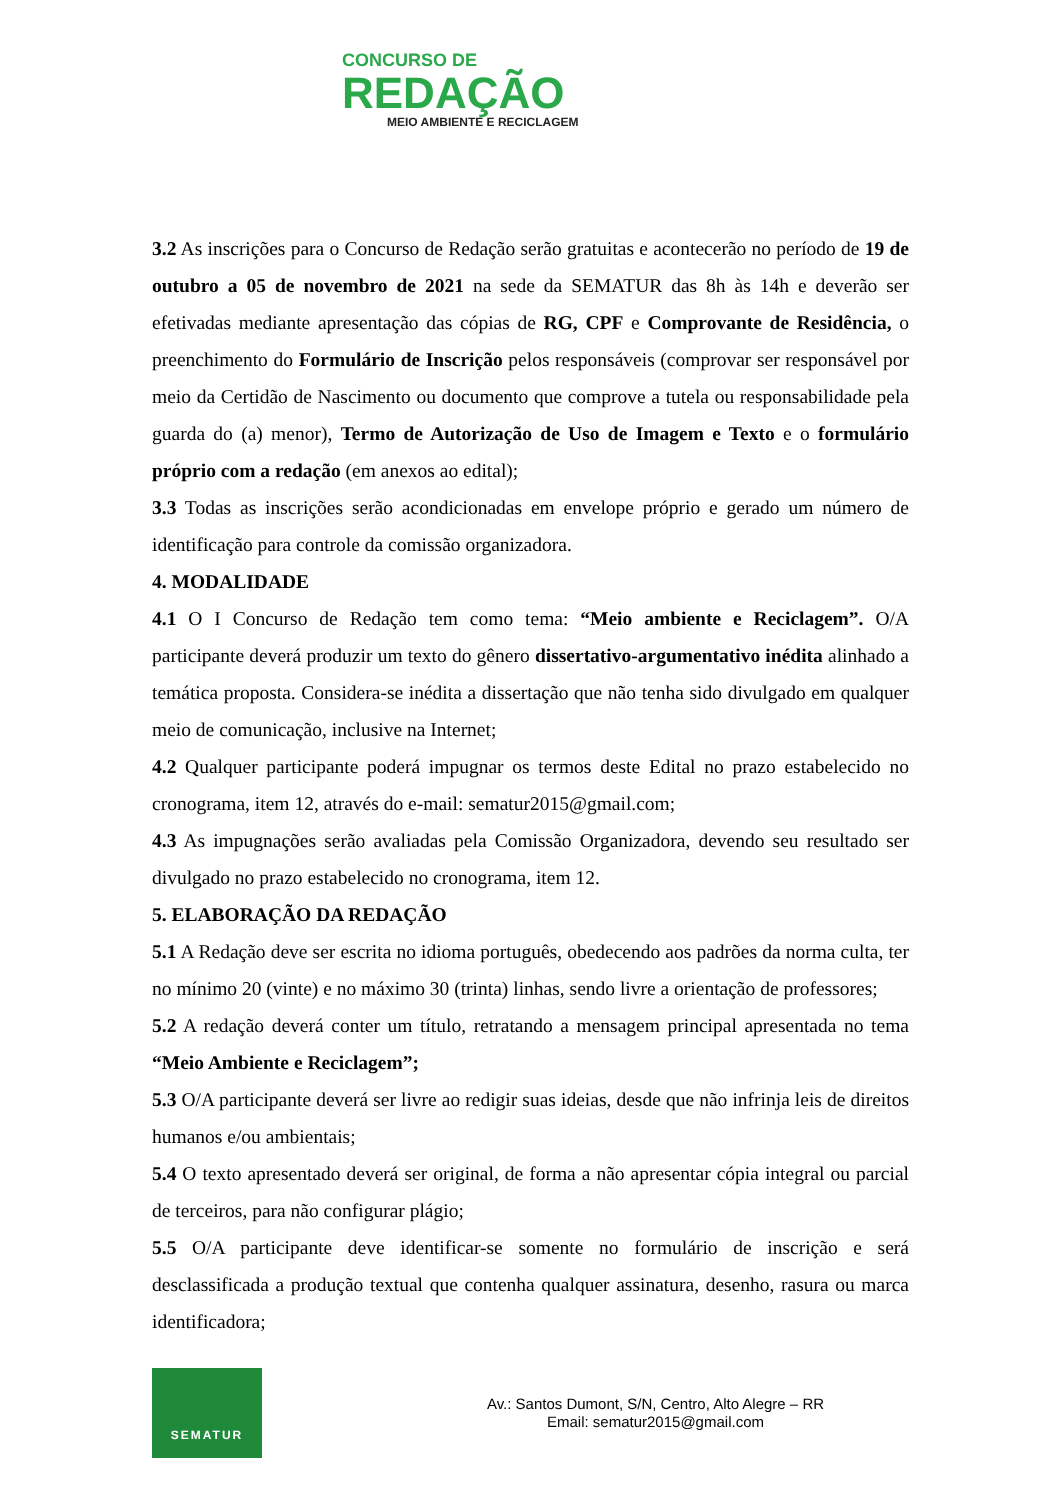CONCURSO DE
REDAÇÃO
MEIO AMBIENTE E RECICLAGEM
3.2 As inscrições para o Concurso de Redação serão gratuitas e acontecerão no período de 19 de outubro a 05 de novembro de 2021 na sede da SEMATUR das 8h às 14h e deverão ser efetivadas mediante apresentação das cópias de RG, CPF e Comprovante de Residência, o preenchimento do Formulário de Inscrição pelos responsáveis (comprovar ser responsável por meio da Certidão de Nascimento ou documento que comprove a tutela ou responsabilidade pela guarda do (a) menor), Termo de Autorização de Uso de Imagem e Texto e o formulário próprio com a redação (em anexos ao edital);
3.3 Todas as inscrições serão acondicionadas em envelope próprio e gerado um número de identificação para controle da comissão organizadora.
4. MODALIDADE
4.1 O I Concurso de Redação tem como tema: “Meio ambiente e Reciclagem”. O/A participante deverá produzir um texto do gênero dissertativo-argumentativo inédita alinhado a temática proposta. Considera-se inédita a dissertação que não tenha sido divulgado em qualquer meio de comunicação, inclusive na Internet;
4.2 Qualquer participante poderá impugnar os termos deste Edital no prazo estabelecido no cronograma, item 12, através do e-mail: sematur2015@gmail.com;
4.3 As impugnações serão avaliadas pela Comissão Organizadora, devendo seu resultado ser divulgado no prazo estabelecido no cronograma, item 12.
5. ELABORAÇÃO DA REDAÇÃO
5.1 A Redação deve ser escrita no idioma português, obedecendo aos padrões da norma culta, ter no mínimo 20 (vinte) e no máximo 30 (trinta) linhas, sendo livre a orientação de professores;
5.2 A redação deverá conter um título, retratando a mensagem principal apresentada no tema “Meio Ambiente e Reciclagem”;
5.3 O/A participante deverá ser livre ao redigir suas ideias, desde que não infrinja leis de direitos humanos e/ou ambientais;
5.4 O texto apresentado deverá ser original, de forma a não apresentar cópia integral ou parcial de terceiros, para não configurar plágio;
5.5 O/A participante deve identificar-se somente no formulário de inscrição e será desclassificada a produção textual que contenha qualquer assinatura, desenho, rasura ou marca identificadora;
SEMATUR
Av.: Santos Dumont, S/N, Centro, Alto Alegre – RR
Email: sematur2015@gmail.com